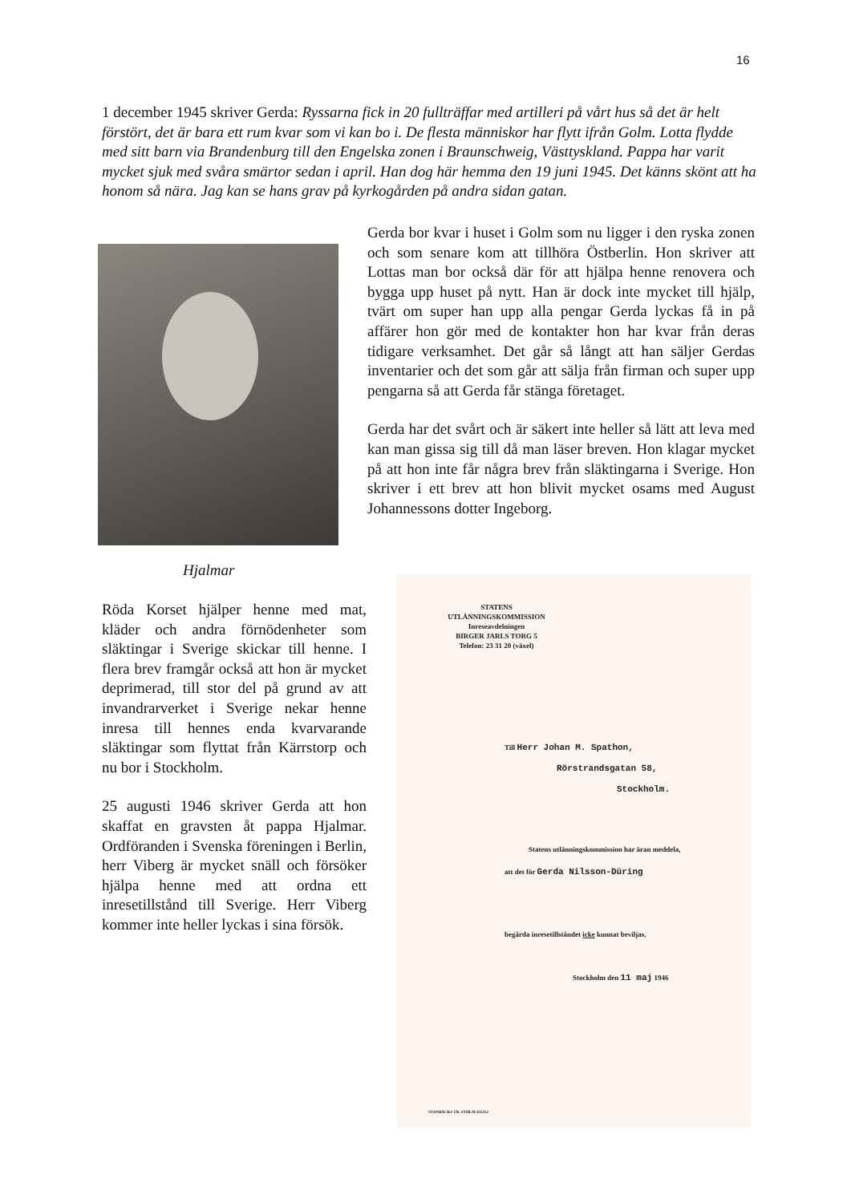16
1 december 1945 skriver Gerda: Ryssarna fick in 20 fullträffar med artilleri på vårt hus så det är helt förstört, det är bara ett rum kvar som vi kan bo i. De flesta människor har flytt ifrån Golm. Lotta flydde med sitt barn via Brandenburg till den Engelska zonen i Braunschweig, Västtyskland. Pappa har varit mycket sjuk med svåra smärtor sedan i april. Han dog här hemma den 19 juni 1945. Det känns skönt att ha honom så nära. Jag kan se hans grav på kyrkogården på andra sidan gatan.
Hjalmar
Gerda bor kvar i huset i Golm som nu ligger i den ryska zonen och som senare kom att tillhöra Östberlin. Hon skriver att Lottas man bor också där för att hjälpa henne renovera och bygga upp huset på nytt. Han är dock inte mycket till hjälp, tvärt om super han upp alla pengar Gerda lyckas få in på affärer hon gör med de kontakter hon har kvar från deras tidigare verksamhet. Det går så långt att han säljer Gerdas inventarier och det som går att sälja från firman och super upp pengarna så att Gerda får stänga företaget.
Gerda har det svårt och är säkert inte heller så lätt att leva med kan man gissa sig till då man läser breven. Hon klagar mycket på att hon inte får några brev från släktingarna i Sverige. Hon skriver i ett brev att hon blivit mycket osams med August Johannessons dotter Ingeborg.
Röda Korset hjälper henne med mat, kläder och andra förnödenheter som släktingar i Sverige skickar till henne. I flera brev framgår också att hon är mycket deprimerad, till stor del på grund av att invandrarverket i Sverige nekar henne inresa till hennes enda kvarvarande släktingar som flyttat från Kärrstorp och nu bor i Stockholm.
25 augusti 1946 skriver Gerda att hon skaffat en gravsten åt pappa Hjalmar. Ordföranden i Svenska föreningen i Berlin, herr Viberg är mycket snäll och försöker hjälpa henne med att ordna ett inresetillstånd till Sverige. Herr Viberg kommer inte heller lyckas i sina försök.
STATENS
UTLÄNNINGSKOMMISSION
Inreseavdelningen
BIRGER JARLS TORG 5
Telefon: 23 31 20 (växel)
Till Herr Johan M. Spathon,
Rörstrandsgatan 58,
Stockholm.
Statens utlänningskommission har äran meddela,
att det för Gerda Nilsson-Düring
begärda inresetillståndet icke kunnat beviljas.
Stockholm den 11 maj 1946
SVANBÄCKS TR. STHLM 455252